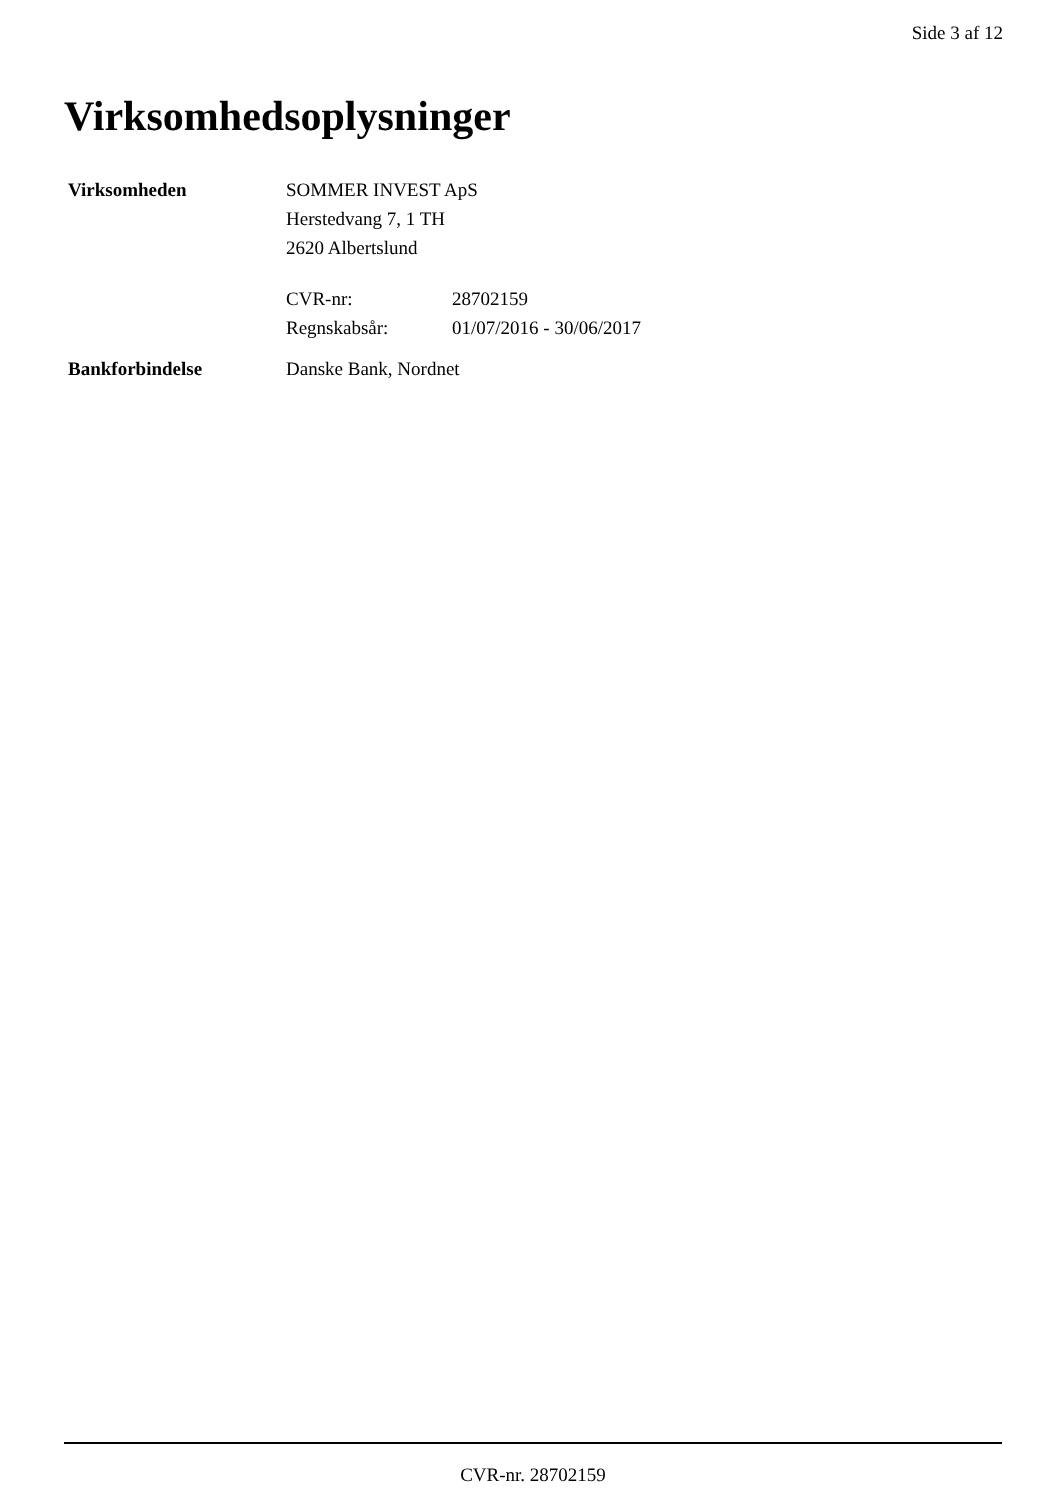Side 3 af 12
Virksomhedsoplysninger
Virksomheden SOMMER INVEST ApS
Herstedvang 7, 1 TH
2620 Albertslund
CVR-nr: 28702159
Regnskabsår: 01/07/2016 - 30/06/2017
Bankforbindelse Danske Bank, Nordnet
CVR-nr. 28702159